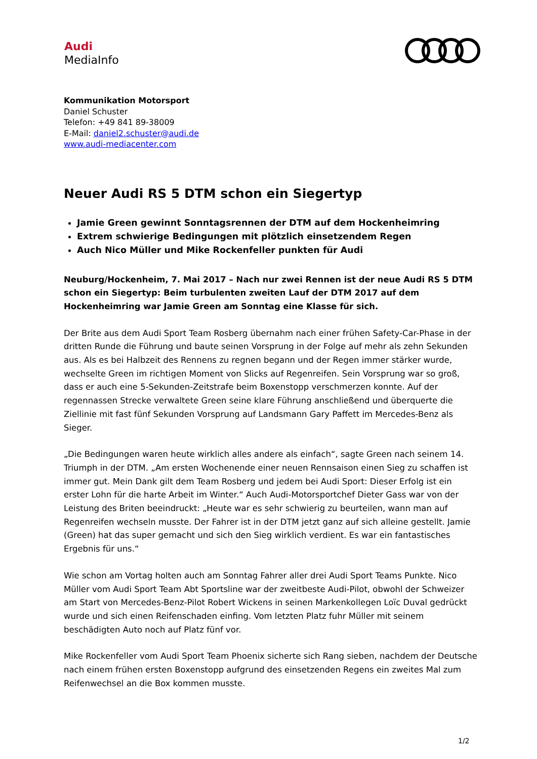Audi
MediaInfo
Kommunikation Motorsport
Daniel Schuster
Telefon: +49 841 89-38009
E-Mail: daniel2.schuster@audi.de
www.audi-mediacenter.com
Neuer Audi RS 5 DTM schon ein Siegertyp
Jamie Green gewinnt Sonntagsrennen der DTM auf dem Hockenheimring
Extrem schwierige Bedingungen mit plötzlich einsetzendem Regen
Auch Nico Müller und Mike Rockenfeller punkten für Audi
Neuburg/Hockenheim, 7. Mai 2017 – Nach nur zwei Rennen ist der neue Audi RS 5 DTM schon ein Siegertyp: Beim turbulenten zweiten Lauf der DTM 2017 auf dem Hockenheimring war Jamie Green am Sonntag eine Klasse für sich.
Der Brite aus dem Audi Sport Team Rosberg übernahm nach einer frühen Safety-Car-Phase in der dritten Runde die Führung und baute seinen Vorsprung in der Folge auf mehr als zehn Sekunden aus. Als es bei Halbzeit des Rennens zu regnen begann und der Regen immer stärker wurde, wechselte Green im richtigen Moment von Slicks auf Regenreifen. Sein Vorsprung war so groß, dass er auch eine 5-Sekunden-Zeitstrafe beim Boxenstopp verschmerzen konnte. Auf der regennassen Strecke verwaltete Green seine klare Führung anschließend und überquerte die Ziellinie mit fast fünf Sekunden Vorsprung auf Landsmann Gary Paffett im Mercedes-Benz als Sieger.
„Die Bedingungen waren heute wirklich alles andere als einfach“, sagte Green nach seinem 14. Triumph in der DTM. „Am ersten Wochenende einer neuen Rennsaison einen Sieg zu schaffen ist immer gut. Mein Dank gilt dem Team Rosberg und jedem bei Audi Sport: Dieser Erfolg ist ein erster Lohn für die harte Arbeit im Winter.“ Auch Audi-Motorsportchef Dieter Gass war von der Leistung des Briten beeindruckt: „Heute war es sehr schwierig zu beurteilen, wann man auf Regenreifen wechseln musste. Der Fahrer ist in der DTM jetzt ganz auf sich alleine gestellt. Jamie (Green) hat das super gemacht und sich den Sieg wirklich verdient. Es war ein fantastisches Ergebnis für uns.“
Wie schon am Vortag holten auch am Sonntag Fahrer aller drei Audi Sport Teams Punkte. Nico Müller vom Audi Sport Team Abt Sportsline war der zweitbeste Audi-Pilot, obwohl der Schweizer am Start von Mercedes-Benz-Pilot Robert Wickens in seinen Markenkollegen Loïc Duval gedrückt wurde und sich einen Reifenschaden einfing. Vom letzten Platz fuhr Müller mit seinem beschädigten Auto noch auf Platz fünf vor.
Mike Rockenfeller vom Audi Sport Team Phoenix sicherte sich Rang sieben, nachdem der Deutsche nach einem frühen ersten Boxenstopp aufgrund des einsetzenden Regens ein zweites Mal zum Reifenwechsel an die Box kommen musste.
1/2